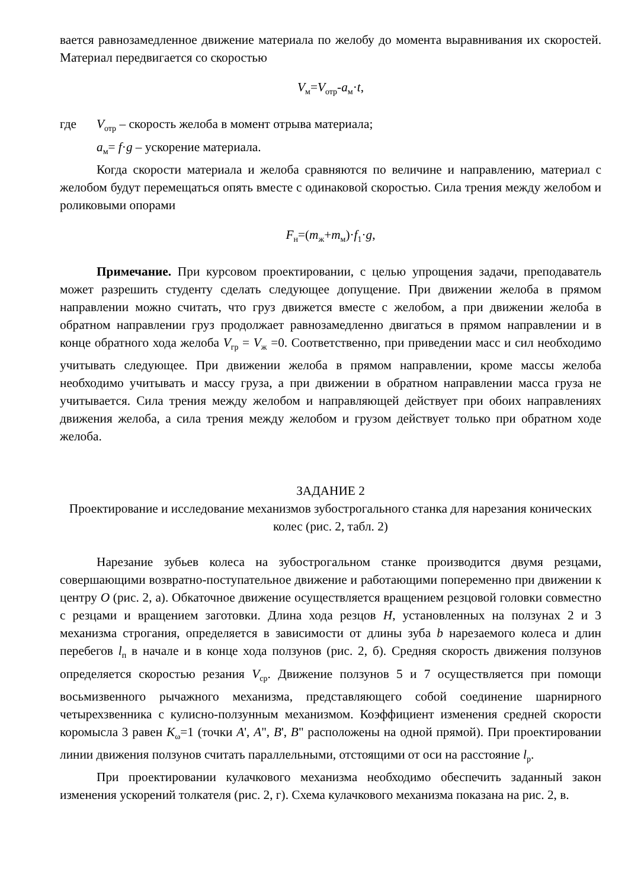вается равнозамедленное движение материала по желобу до момента выравнивания их скоростей. Материал передвигается со скоростью
V<sub>м</sub>=V<sub>отр</sub>-a<sub>м</sub>·t,
где V<sub>отр</sub> – скорость желоба в момент отрыва материала;
a<sub>м</sub>= f·g – ускорение материала.
Когда скорости материала и желоба сравняются по величине и направлению, материал с желобом будут перемещаться опять вместе с одинаковой скоростью. Сила трения между желобом и роликовыми опорами
F<sub>н</sub>=(m<sub>ж</sub>+m<sub>м</sub>)·f<sub>1</sub>·g,
Примечание. При курсовом проектировании, с целью упрощения задачи, преподаватель может разрешить студенту сделать следующее допущение. При движении желоба в прямом направлении можно считать, что груз движется вместе с желобом, а при движении желоба в обратном направлении груз продолжает равнозамедленно двигаться в прямом направлении и в конце обратного хода желоба V<sub>гр</sub> = V<sub>ж</sub> =0. Соответственно, при приведении масс и сил необходимо учитывать следующее. При движении желоба в прямом направлении, кроме массы желоба необходимо учитывать и массу груза, а при движении в обратном направлении масса груза не учитывается. Сила трения между желобом и направляющей действует при обоих направлениях движения желоба, а сила трения между желобом и грузом действует только при обратном ходе желоба.
ЗАДАНИЕ 2
Проектирование и исследование механизмов зубострогального станка для нарезания конических колес (рис. 2, табл. 2)
Нарезание зубьев колеса на зубострогальном станке производится двумя резцами, совершающими возвратно-поступательное движение и работающими попеременно при движении к центру O (рис. 2, а). Обкаточное движение осуществляется вращением резцовой головки совместно с резцами и вращением заготовки. Длина хода резцов H, установленных на ползунах 2 и 3 механизма строгания, определяется в зависимости от длины зуба b нарезаемого колеса и длин перебегов l<sub>п</sub> в начале и в конце хода ползунов (рис. 2, б). Средняя скорость движения ползунов определяется скоростью резания V<sub>ср</sub>. Движение ползунов 5 и 7 осуществляется при помощи восьмизвенного рычажного механизма, представляющего собой соединение шарнирного четырехзвенника с кулисно-ползунным механизмом. Коэффициент изменения средней скорости коромысла 3 равен K<sub>ω</sub>=1 (точки A', A", B', B" расположены на одной прямой). При проектировании линии движения ползунов считать параллельными, отстоящими от оси на расстояние l<sub>р</sub>.
При проектировании кулачкового механизма необходимо обеспечить заданный закон изменения ускорений толкателя (рис. 2, г). Схема кулачкового механизма показана на рис. 2, в.